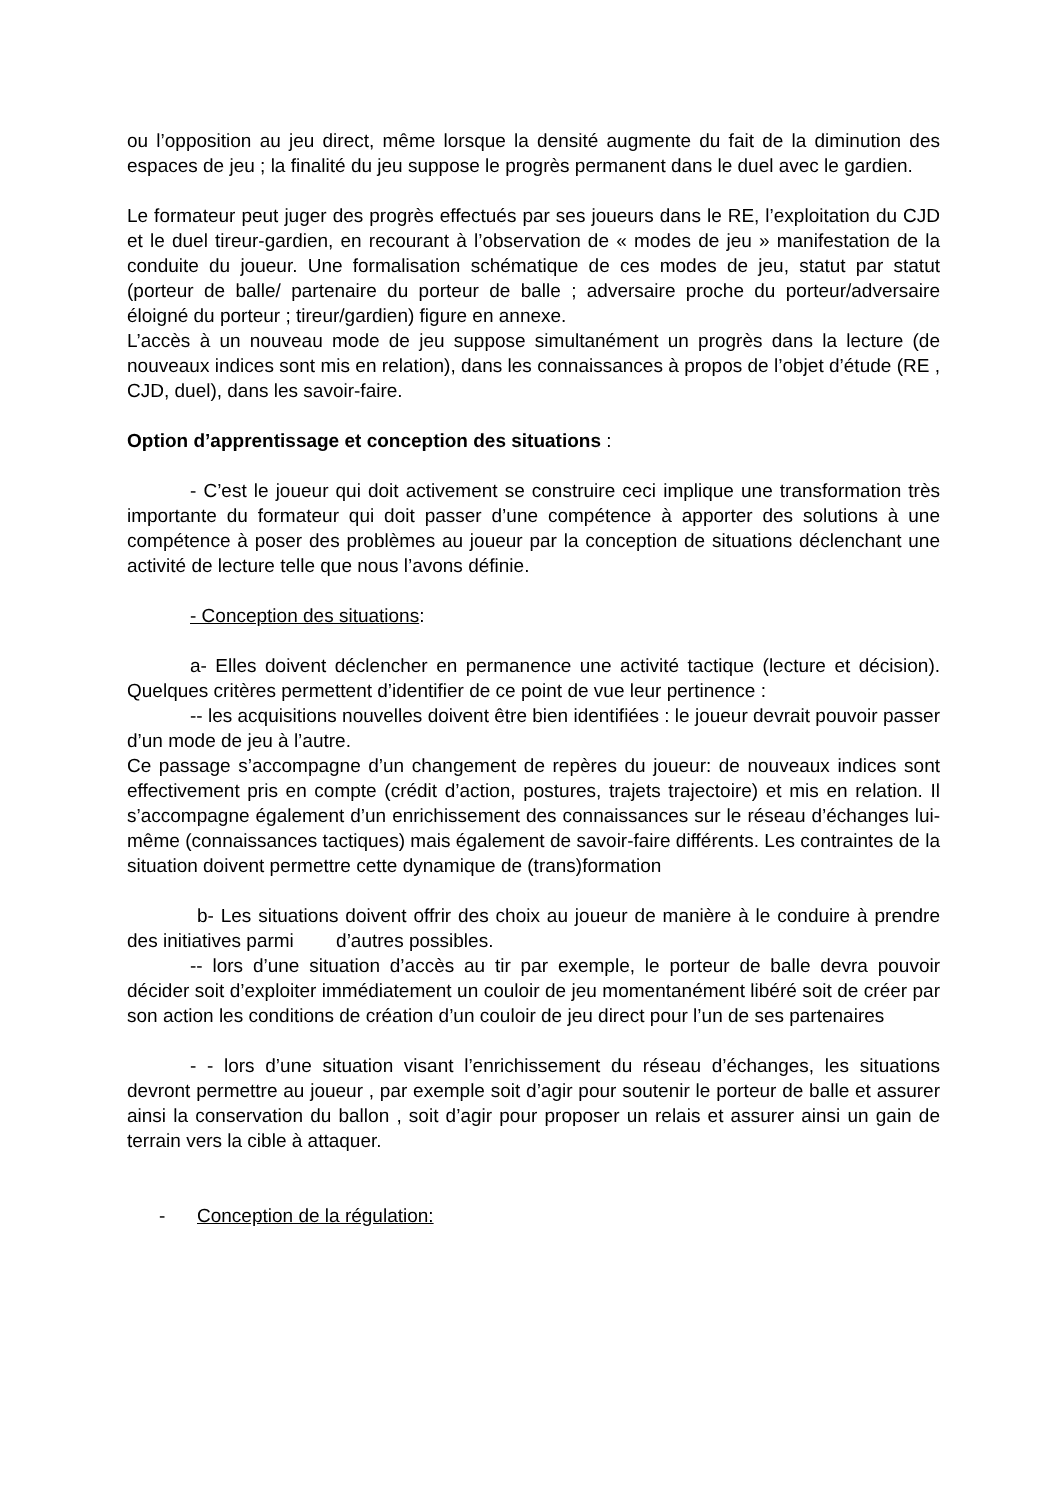ou l’opposition au jeu direct, même lorsque la densité augmente du fait de la diminution des espaces de jeu ; la finalité du jeu suppose le progrès permanent dans le duel avec le gardien.
Le formateur peut juger des progrès effectués par ses joueurs dans le RE, l’exploitation du CJD et le duel tireur-gardien, en recourant à l’observation de « modes de jeu » manifestation de la conduite du joueur. Une formalisation schématique de ces modes de jeu, statut par statut (porteur de balle/ partenaire du porteur de balle ; adversaire proche du porteur/adversaire éloigné du porteur ; tireur/gardien) figure en annexe.
L’accès à un nouveau mode de jeu suppose simultanément un progrès dans la lecture (de nouveaux indices sont mis en relation), dans les connaissances à propos de l’objet d’étude (RE , CJD, duel), dans les savoir-faire.
Option d’apprentissage et conception des situations :
- C’est le joueur qui doit activement se construire ceci implique une transformation très importante du formateur qui doit passer d’une compétence à apporter des solutions à une compétence à poser des problèmes au joueur par la conception de situations déclenchant une activité de lecture telle que nous l’avons définie.
- Conception des situations:
a- Elles doivent déclencher en permanence une activité tactique (lecture et décision). Quelques critères permettent d’identifier de ce point de vue leur pertinence :
-- les acquisitions nouvelles doivent être bien identifiées : le joueur devrait pouvoir passer d’un mode de jeu à l’autre.
Ce passage s’accompagne d’un changement de repères du joueur: de nouveaux indices sont effectivement pris en compte (crédit d’action, postures, trajets trajectoire) et mis en relation. Il s’accompagne également d’un enrichissement des connaissances sur le réseau d’échanges lui-même (connaissances tactiques) mais également de savoir-faire différents. Les contraintes de la situation doivent permettre cette dynamique de (trans)formation
b- Les situations doivent offrir des choix au joueur de manière à le conduire à prendre des initiatives parmi d’autres possibles.
-- lors d’une situation d’accès au tir par exemple, le porteur de balle devra pouvoir décider soit d’exploiter immédiatement un couloir de jeu momentanément libéré soit de créer par son action les conditions de création d’un couloir de jeu direct pour l’un de ses partenaires
- - lors d’une situation visant l’enrichissement du réseau d’échanges, les situations devront permettre au joueur , par exemple soit d’agir pour soutenir le porteur de balle et assurer ainsi la conservation du ballon , soit d’agir pour proposer un relais et assurer ainsi un gain de terrain vers la cible à attaquer.
- Conception de la régulation: